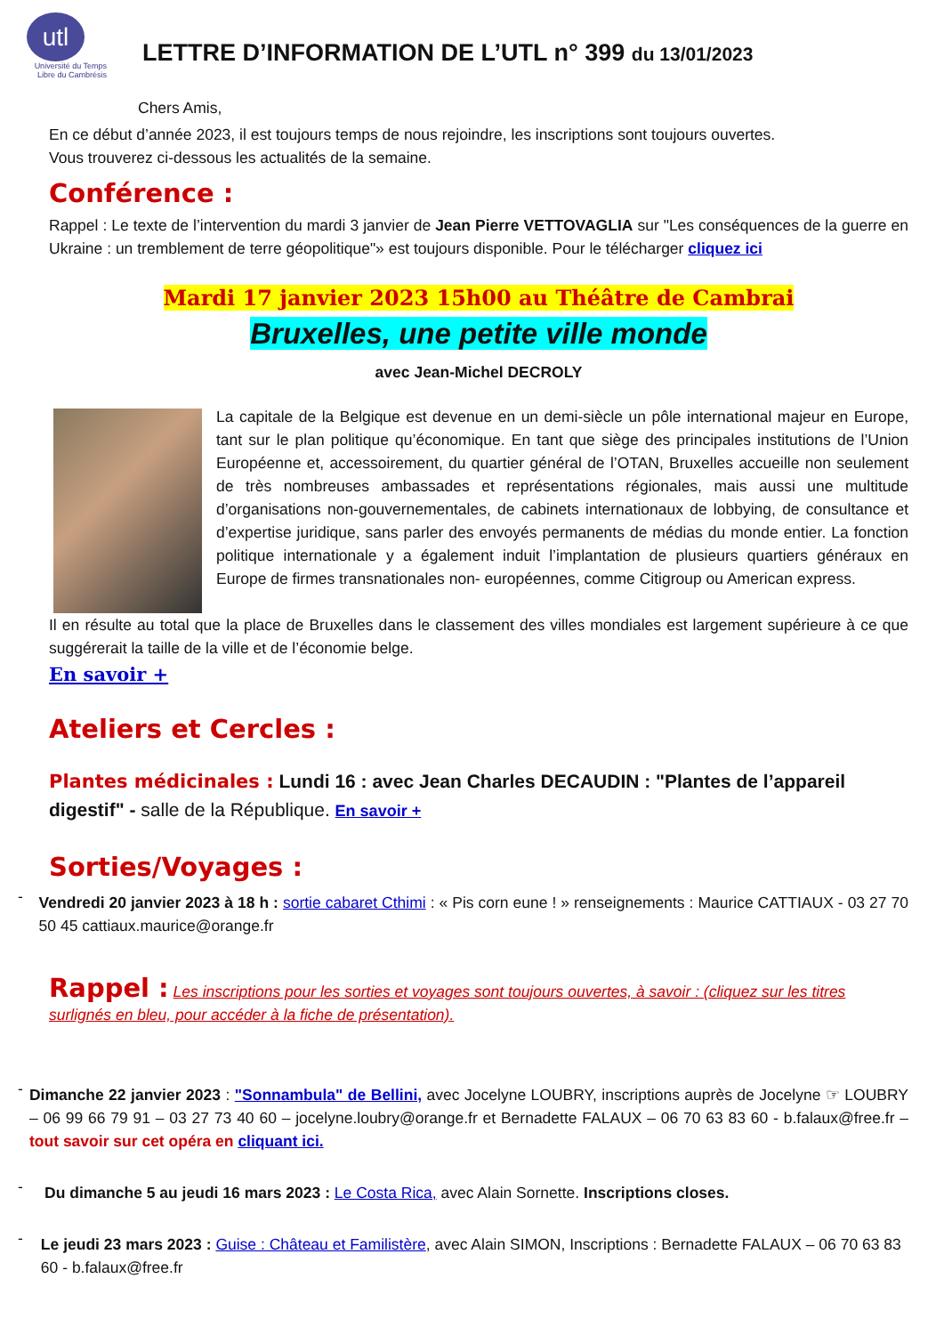utl
Université du Temps Libre du Cambrésis
LETTRE D’INFORMATION DE L’UTL n° 399 du 13/01/2023
Chers Amis,
En ce début d’année 2023, il est toujours temps de nous rejoindre, les inscriptions sont toujours ouvertes.
Vous trouverez ci-dessous les actualités de la semaine.
Conférence :
Rappel : Le texte de l’intervention du mardi 3 janvier de Jean Pierre VETTOVAGLIA sur "Les conséquences de la guerre en Ukraine : un tremblement de terre géopolitique"» est toujours disponible. Pour le télécharger cliquez ici
Mardi 17 janvier 2023 15h00 au Théâtre de Cambrai
Bruxelles, une petite ville monde
avec Jean-Michel DECROLY
La capitale de la Belgique est devenue en un demi-siècle un pôle international majeur en Europe, tant sur le plan politique qu’économique. En tant que siège des principales institutions de l’Union Européenne et, accessoirement, du quartier général de l’OTAN, Bruxelles accueille non seulement de très nombreuses ambassades et représentations régionales, mais aussi une multitude d’organisations non-gouvernementales, de cabinets internationaux de lobbying, de consultance et d’expertise juridique, sans parler des envoyés permanents de médias du monde entier. La fonction politique internationale y a également induit l’implantation de plusieurs quartiers généraux en Europe de firmes transnationales non- européennes, comme Citigroup ou American express.
Il en résulte au total que la place de Bruxelles dans le classement des villes mondiales est largement supérieure à ce que suggérerait la taille de la ville et de l’économie belge.
En savoir +
Ateliers et Cercles :
Plantes médicinales : Lundi 16 : avec Jean Charles DECAUDIN : "Plantes de l’appareil digestif" - salle de la République. En savoir +
Sorties/Voyages :
-
Vendredi 20 janvier 2023 à 18 h : sortie cabaret Cthimi : « Pis corn eune ! » renseignements : Maurice CATTIAUX - 03 27 70 50 45 cattiaux.maurice@orange.fr
Rappel : Les inscriptions pour les sorties et voyages sont toujours ouvertes, à savoir : (cliquez sur les titres surlignés en bleu, pour accéder à la fiche de présentation).
-
Dimanche 22 janvier 2023 : "Sonnambula" de Bellini, avec Jocelyne LOUBRY, inscriptions auprès de Jocelyne ☞ LOUBRY – 06 99 66 79 91 – 03 27 73 40 60 – jocelyne.loubry@orange.fr et Bernadette FALAUX – 06 70 63 83 60 - b.falaux@free.fr – tout savoir sur cet opéra en cliquant ici.
-
Du dimanche 5 au jeudi 16 mars 2023 : Le Costa Rica, avec Alain Sornette. Inscriptions closes.
-
Le jeudi 23 mars 2023 : Guise : Château et Familistère, avec Alain SIMON, Inscriptions : Bernadette FALAUX – 06 70 63 83 60 - b.falaux@free.fr